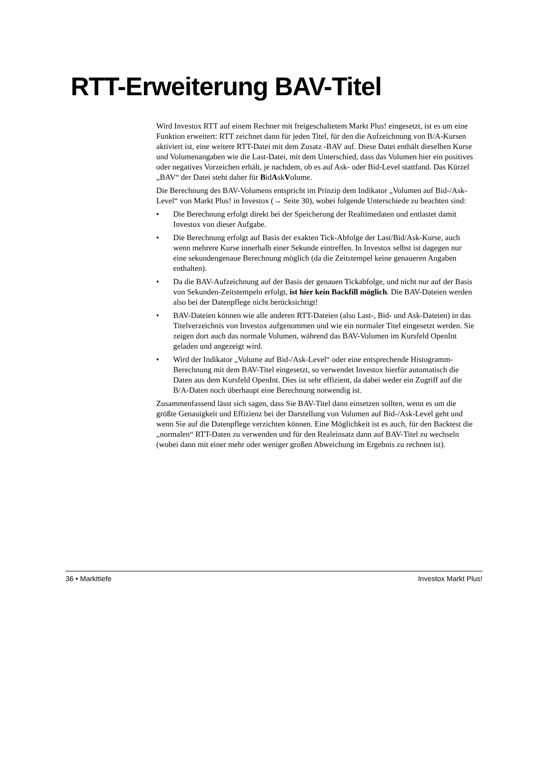RTT-Erweiterung BAV-Titel
Wird Investox RTT auf einem Rechner mit freigeschaltetem Markt Plus! eingesetzt, ist es um eine Funktion erweitert: RTT zeichnet dann für jeden Titel, für den die Aufzeichnung von B/A-Kursen aktiviert ist, eine weitere RTT-Datei mit dem Zusatz -BAV auf. Diese Datei enthält dieselben Kurse und Volumenangaben wie die Last-Datei, mit dem Unterschied, dass das Volumen hier ein positives oder negatives Vorzeichen erhält, je nachdem, ob es auf Ask- oder Bid-Level stattfand. Das Kürzel „BAV“ der Datei steht daher für BidAskVolume.
Die Berechnung des BAV-Volumens entspricht im Prinzip dem Indikator „Volumen auf Bid-/Ask-Level“ von Markt Plus! in Investox (→ Seite 30), wobei folgende Unterschiede zu beachten sind:
• Die Berechnung erfolgt direkt bei der Speicherung der Realtimedaten und entlastet damit Investox von dieser Aufgabe.
• Die Berechnung erfolgt auf Basis der exakten Tick-Abfolge der Last/Bid/Ask-Kurse, auch wenn mehrere Kurse innerhalb einer Sekunde eintreffen. In Investox selbst ist dagegen nur eine sekundengenaue Berechnung möglich (da die Zeitstempel keine genaueren Angaben enthalten).
• Da die BAV-Aufzeichnung auf der Basis der genauen Tickabfolge, und nicht nur auf der Basis von Sekunden-Zeitstempeln erfolgt, ist hier kein Backfill möglich. Die BAV-Dateien werden also bei der Datenpflege nicht berücksichtigt!
• BAV-Dateien können wie alle anderen RTT-Dateien (also Last-, Bid- und Ask-Dateien) in das Titelverzeichnis von Investox aufgenommen und wie ein normaler Titel eingesetzt werden. Sie zeigen dort auch das normale Volumen, während das BAV-Volumen im Kursfeld OpenInt geladen und angezeigt wird.
• Wird der Indikator „Volume auf Bid-/Ask-Level“ oder eine entsprechende Histogramm-Berechnung mit dem BAV-Titel eingesetzt, so verwendet Investox hierfür automatisch die Daten aus dem Kursfeld OpenInt. Dies ist sehr effizient, da dabei weder ein Zugriff auf die B/A-Daten noch überhaupt eine Berechnung notwendig ist.
Zusammenfassend lässt sich sagen, dass Sie BAV-Titel dann einsetzen sollten, wenn es um die größte Genauigkeit und Effizienz bei der Darstellung von Volumen auf Bid-/Ask-Level geht und wenn Sie auf die Datenpflege verzichten können. Eine Möglichkeit ist es auch, für den Backtest die „normalen“ RTT-Daten zu verwenden und für den Realeinsatz dann auf BAV-Titel zu wechseln (wobei dann mit einer mehr oder weniger großen Abweichung im Ergebnis zu rechnen ist).
36 • Markttiefe Investox Markt Plus!